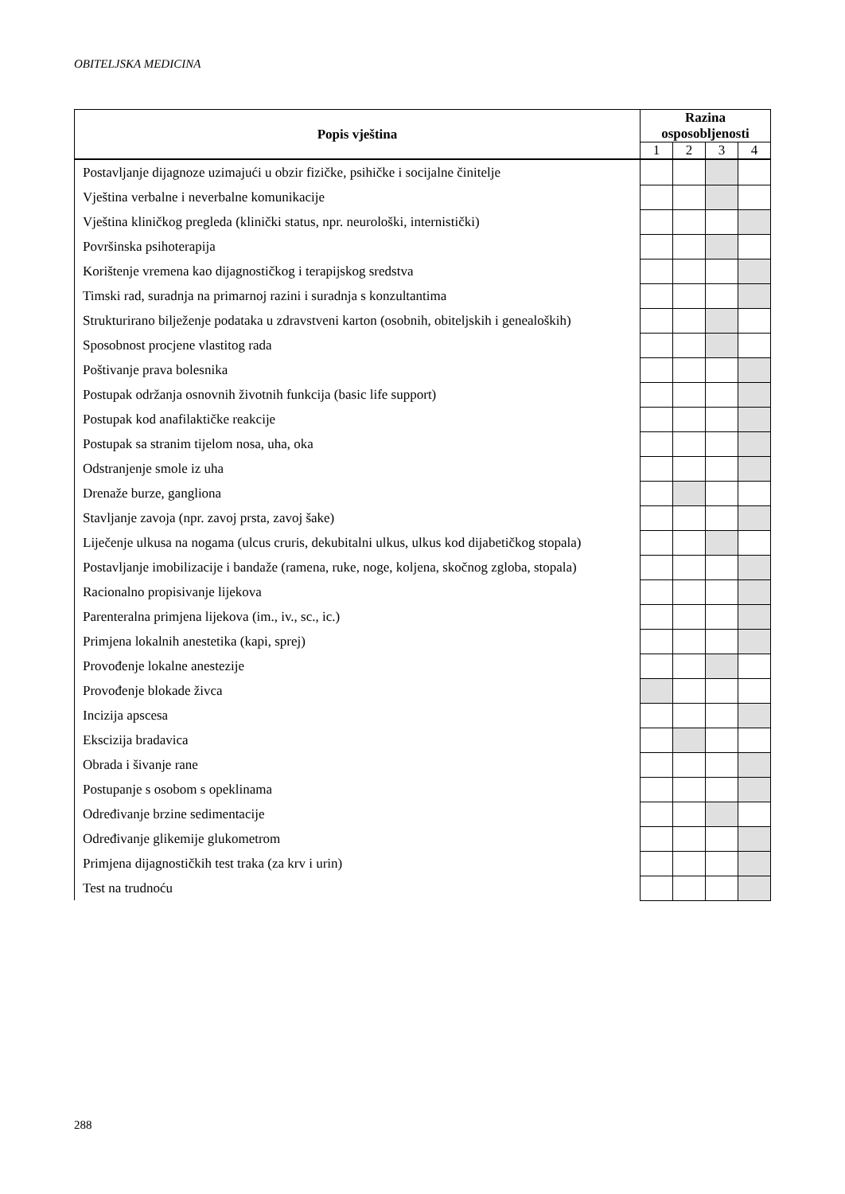OBITELJSKA MEDICINA
| Popis vještina | Razina osposobljenosti | | | |
| --- | --- | --- | --- | --- |
| | 1 | 2 | 3 | 4 |
| Postavljanje dijagnoze uzimajući u obzir fizičke, psihičke i socijalne činitelje | | | | |
| Vještina verbalne i neverbalne komunikacije | | | | |
| Vještina kliničkog pregleda (klinički status, npr. neurološki, internistički) | | | | |
| Površinska psihoterapija | | | | |
| Korištenje vremena kao dijagnostičkog i terapijskog sredstva | | | | |
| Timski rad, suradnja na primarnoj razini i suradnja s konzultantima | | | | |
| Strukturirano bilježenje podataka u zdravstveni karton (osobnih, obiteljskih i genealoških) | | | | |
| Sposobnost procjene vlastitog rada | | | | |
| Poštivanje prava bolesnika | | | | |
| Postupak održanja osnovnih životnih funkcija (basic life support) | | | | |
| Postupak kod anafilaktičke reakcije | | | | |
| Postupak sa stranim tijelom nosa, uha, oka | | | | |
| Odstranjenje smole iz uha | | | | |
| Drenaže burze, gangliona | | | | |
| Stavljanje zavoja (npr. zavoj prsta, zavoj šake) | | | | |
| Liječenje ulkusa na nogama (ulcus cruris, dekubitalni ulkus, ulkus kod dijabetičkog stopala) | | | | |
| Postavljanje imobilizacije i bandaže (ramena, ruke, noge, koljena, skočnog zgloba, stopala) | | | | |
| Racionalno propisivanje lijekova | | | | |
| Parenteralna primjena lijekova (im., iv., sc., ic.) | | | | |
| Primjena lokalnih anestetika (kapi, sprej) | | | | |
| Provođenje lokalne anestezije | | | | |
| Provođenje blokade živca | | | | |
| Incizija apscesa | | | | |
| Ekscizija bradavica | | | | |
| Obrada i šivanje rane | | | | |
| Postupanje s osobom s opeklinama | | | | |
| Određivanje brzine sedimentacije | | | | |
| Određivanje glikemije glukometrom | | | | |
| Primjena dijagnostičkih test traka (za krv i urin) | | | | |
| Test na trudnoću | | | | |
288